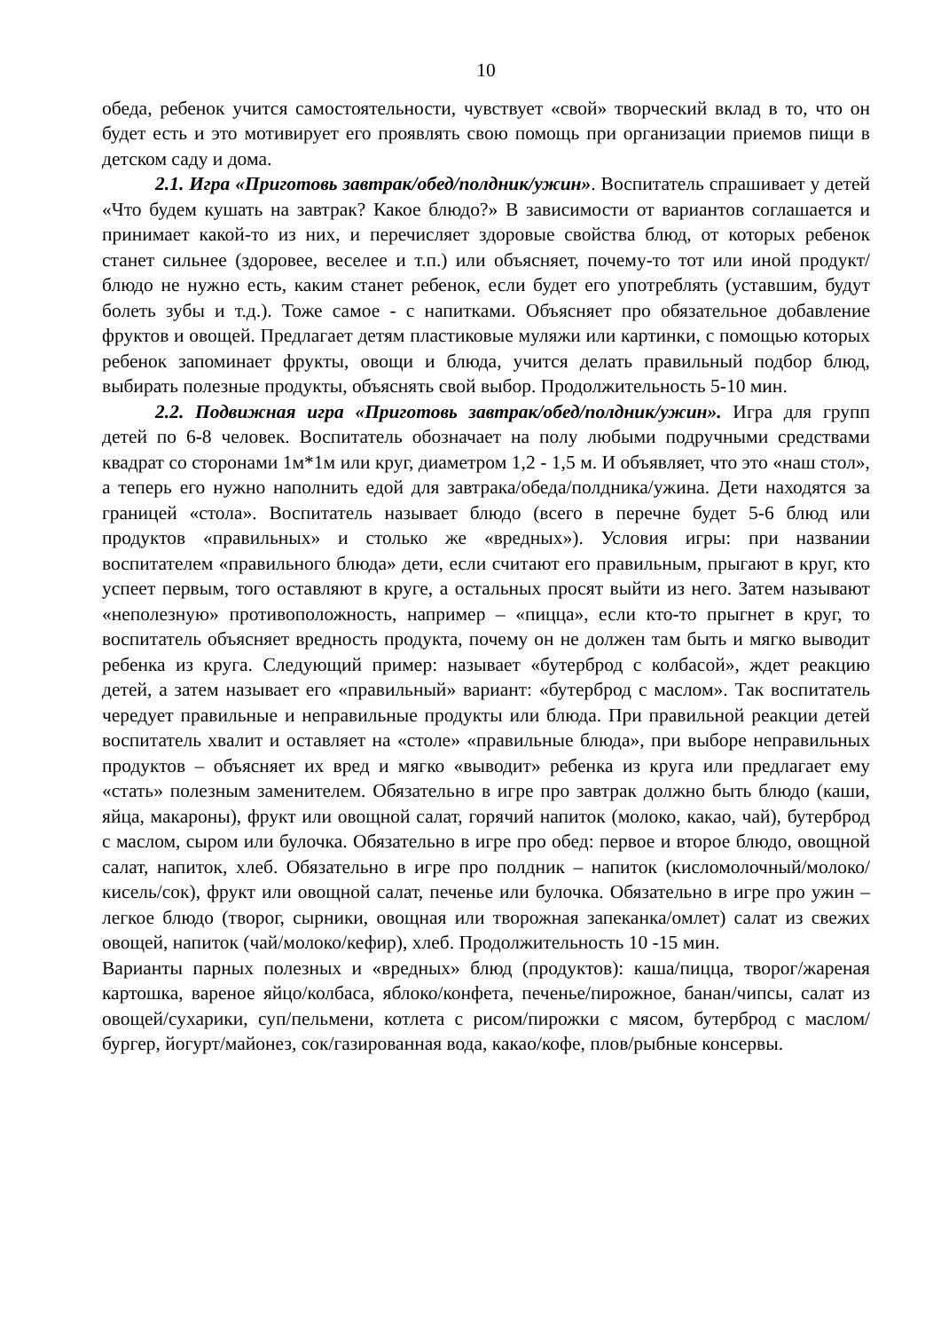10
обеда, ребенок учится самостоятельности, чувствует «свой» творческий вклад в то, что он будет есть и это мотивирует его проявлять свою помощь при организации приемов пищи в детском саду и дома.
2.1. Игра «Приготовь завтрак/обед/полдник/ужин». Воспитатель спрашивает у детей «Что будем кушать на завтрак? Какое блюдо?» В зависимости от вариантов соглашается и принимает какой-то из них, и перечисляет здоровые свойства блюд, от которых ребенок станет сильнее (здоровее, веселее и т.п.) или объясняет, почему-то тот или иной продукт/ блюдо не нужно есть, каким станет ребенок, если будет его употреблять (уставшим, будут болеть зубы и т.д.). Тоже самое - с напитками. Объясняет про обязательное добавление фруктов и овощей. Предлагает детям пластиковые муляжи или картинки, с помощью которых ребенок запоминает фрукты, овощи и блюда, учится делать правильный подбор блюд, выбирать полезные продукты, объяснять свой выбор. Продолжительность 5-10 мин.
2.2. Подвижная игра «Приготовь завтрак/обед/полдник/ужин». Игра для групп детей по 6-8 человек. Воспитатель обозначает на полу любыми подручными средствами квадрат со сторонами 1м*1м или круг, диаметром 1,2 - 1,5 м. И объявляет, что это «наш стол», а теперь его нужно наполнить едой для завтрака/обеда/полдника/ужина. Дети находятся за границей «стола». Воспитатель называет блюдо (всего в перечне будет 5-6 блюд или продуктов «правильных» и столько же «вредных»). Условия игры: при названии воспитателем «правильного блюда» дети, если считают его правильным, прыгают в круг, кто успеет первым, того оставляют в круге, а остальных просят выйти из него. Затем называют «неполезную» противоположность, например – «пицца», если кто-то прыгнет в круг, то воспитатель объясняет вредность продукта, почему он не должен там быть и мягко выводит ребенка из круга. Следующий пример: называет «бутерброд с колбасой», ждет реакцию детей, а затем называет его «правильный» вариант: «бутерброд с маслом». Так воспитатель чередует правильные и неправильные продукты или блюда. При правильной реакции детей воспитатель хвалит и оставляет на «столе» «правильные блюда», при выборе неправильных продуктов – объясняет их вред и мягко «выводит» ребенка из круга или предлагает ему «стать» полезным заменителем. Обязательно в игре про завтрак должно быть блюдо (каши, яйца, макароны), фрукт или овощной салат, горячий напиток (молоко, какао, чай), бутерброд с маслом, сыром или булочка. Обязательно в игре про обед: первое и второе блюдо, овощной салат, напиток, хлеб. Обязательно в игре про полдник – напиток (кисломолочный/молоко/кисель/сок), фрукт или овощной салат, печенье или булочка. Обязательно в игре про ужин – легкое блюдо (творог, сырники, овощная или творожная запеканка/омлет) салат из свежих овощей, напиток (чай/молоко/кефир), хлеб. Продолжительность 10 -15 мин.
Варианты парных полезных и «вредных» блюд (продуктов): каша/пицца, творог/жареная картошка, вареное яйцо/колбаса, яблоко/конфета, печенье/пирожное, банан/чипсы, салат из овощей/сухарики, суп/пельмени, котлета с рисом/пирожки с мясом, бутерброд с маслом/бургер, йогурт/майонез, сок/газированная вода, какао/кофе, плов/рыбные консервы.